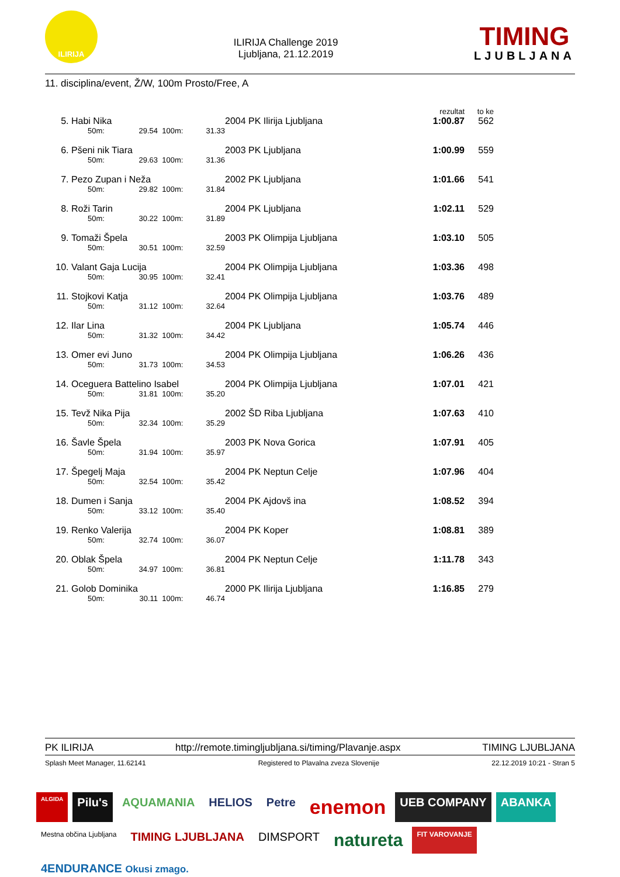ILIRIJA
ILIRIJA Challenge 2019
Ljubljana, 21.12.2019
TIMING
LJUBLJANA
11. disciplina/event, Ž/W, 100m Prosto/Free, A
| | | | | | | | rezultat | to ke | |
| --- | --- | --- | --- | --- | --- | --- | --- | --- | --- |
| 5. | Habi Nika | | | | | 2004 PK Ilirija Ljubljana | 1:00.87 | 562 | |
| | | 50m: | 29.54 | 100m: | 31.33 | | | | |
| 6. | Pšeni nik Tiara | | | | | 2003 PK Ljubljana | 1:00.99 | 559 | |
| | | 50m: | 29.63 | 100m: | 31.36 | | | | |
| 7. | Pezo Zupan i Neža | | | | | 2002 PK Ljubljana | 1:01.66 | 541 | |
| | | 50m: | 29.82 | 100m: | 31.84 | | | | |
| 8. | Roži Tarin | | | | | 2004 PK Ljubljana | 1:02.11 | 529 | |
| | | 50m: | 30.22 | 100m: | 31.89 | | | | |
| 9. | Tomaži Špela | | | | | 2003 PK Olimpija Ljubljana | 1:03.10 | 505 | |
| | | 50m: | 30.51 | 100m: | 32.59 | | | | |
| 10. | Valant Gaja Lucija | | | | | 2004 PK Olimpija Ljubljana | 1:03.36 | 498 | |
| | | 50m: | 30.95 | 100m: | 32.41 | | | | |
| 11. | Stojkovi Katja | | | | | 2004 PK Olimpija Ljubljana | 1:03.76 | 489 | |
| | | 50m: | 31.12 | 100m: | 32.64 | | | | |
| 12. | Ilar Lina | | | | | 2004 PK Ljubljana | 1:05.74 | 446 | |
| | | 50m: | 31.32 | 100m: | 34.42 | | | | |
| 13. | Omer evi Juno | | | | | 2004 PK Olimpija Ljubljana | 1:06.26 | 436 | |
| | | 50m: | 31.73 | 100m: | 34.53 | | | | |
| 14. | Oceguera Battelino Isabel | | | | | 2004 PK Olimpija Ljubljana | 1:07.01 | 421 | |
| | | 50m: | 31.81 | 100m: | 35.20 | | | | |
| 15. | Tevž Nika Pija | | | | | 2002 ŠD Riba Ljubljana | 1:07.63 | 410 | |
| | | 50m: | 32.34 | 100m: | 35.29 | | | | |
| 16. | Šavle Špela | | | | | 2003 PK Nova Gorica | 1:07.91 | 405 | |
| | | 50m: | 31.94 | 100m: | 35.97 | | | | |
| 17. | Špegelj Maja | | | | | 2004 PK Neptun Celje | 1:07.96 | 404 | |
| | | 50m: | 32.54 | 100m: | 35.42 | | | | |
| 18. | Dumen i Sanja | | | | | 2004 PK Ajdovš ina | 1:08.52 | 394 | |
| | | 50m: | 33.12 | 100m: | 35.40 | | | | |
| 19. | Renko Valerija | | | | | 2004 PK Koper | 1:08.81 | 389 | |
| | | 50m: | 32.74 | 100m: | 36.07 | | | | |
| 20. | Oblak Špela | | | | | 2004 PK Neptun Celje | 1:11.78 | 343 | |
| | | 50m: | 34.97 | 100m: | 36.81 | | | | |
| 21. | Golob Dominika | | | | | 2000 PK Ilirija Ljubljana | 1:16.85 | 279 | |
| | | 50m: | 30.11 | 100m: | 46.74 | | | | |
PK ILIRIJA http://remote.timingljubljana.si/timing/Plavanje.aspx TIMING LJUBLJANA
Splash Meet Manager, 11.62141 Registered to Plavalna zveza Slovenije 22.12.2019 10:21 - Stran 5
ALGIDA Pilu's AQUAMANIA HELIOS Petre enemon UEB COMPANY ABANKA Mestna občina Ljubljana TIMING LJUBLJANA DIMSPORT natureta FIT VAROVANJE 4ENDURANCE Okusi zmago.